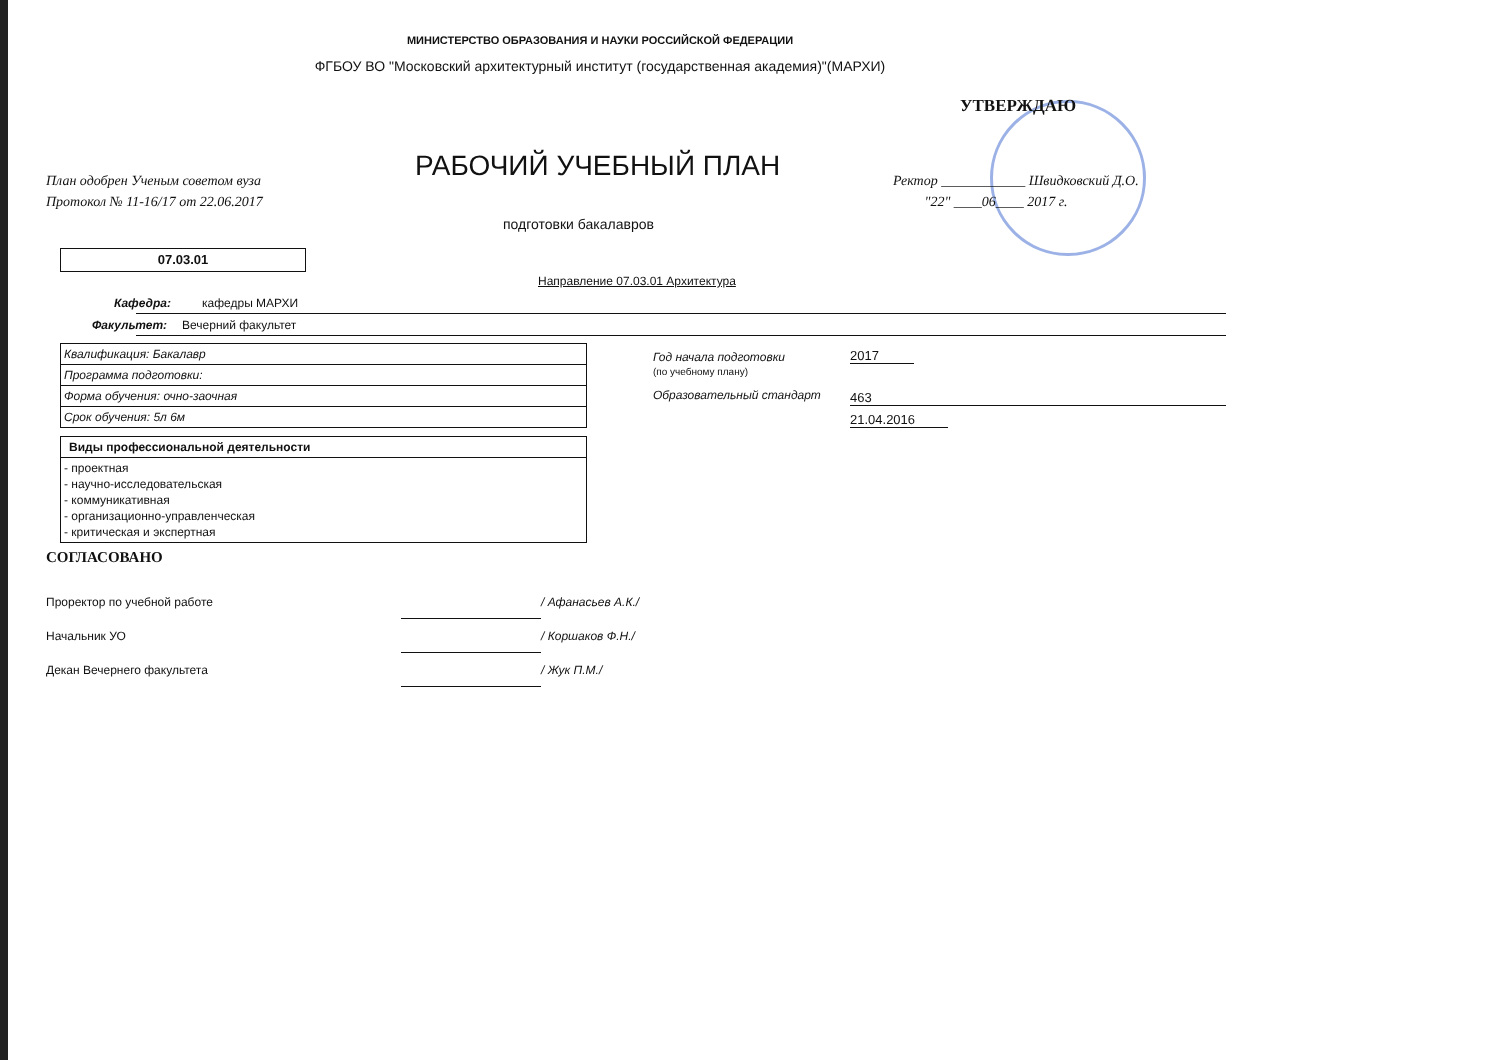МИНИСТЕРСТВО ОБРАЗОВАНИЯ И НАУКИ РОССИЙСКОЙ ФЕДЕРАЦИИ
ФГБОУ ВО "Московский архитектурный институт (государственная академия)"(МАРХИ)
УТВЕРЖДАЮ
План одобрен Ученым советом вуза
Протокол № 11-16/17 от 22.06.2017
РАБОЧИЙ УЧЕБНЫЙ ПЛАН
Ректор ____________ Швидковский Д.О.
"22" ____06____ 2017 г.
подготовки бакалавров
07.03.01
Направление 07.03.01 Архитектура
Кафедра: кафедры МАРХИ
Факультет: Вечерний факультет
| Квалификация: Бакалавр |
| Программа подготовки: |
| Форма обучения: очно-заочная |
| Срок обучения: 5л 6м |
| Виды профессиональной деятельности |
| - проектная - научно-исследовательская - коммуникативная - организационно-управленческая - критическая и экспертная |
Год начала подготовки
(по учебному плану)
2017
Образовательный стандарт 463
21.04.2016
СОГЛАСОВАНО
Проректор по учебной работе / Афанасьев А.К./
Начальник УО / Коршаков Ф.Н./
Декан Вечернего факультета / Жук П.М./